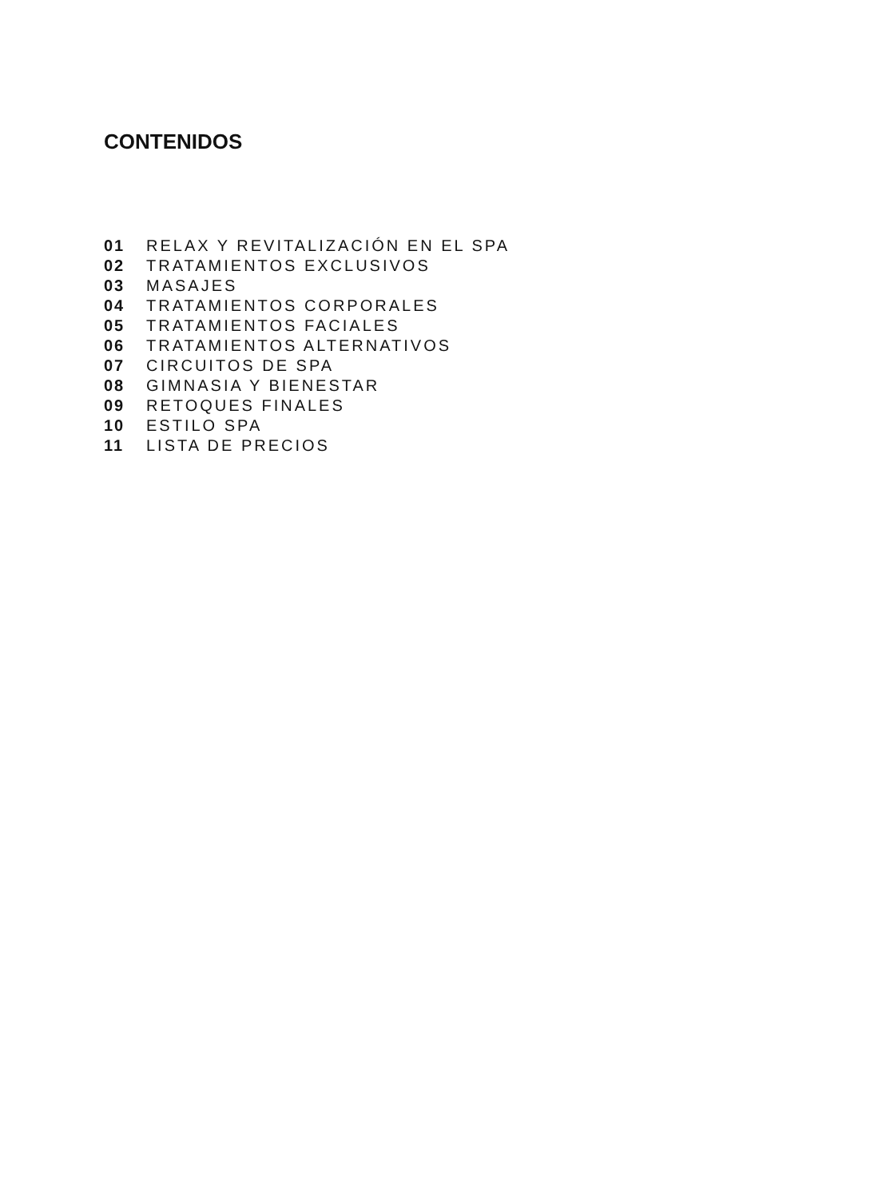CONTENIDOS
01 RELAX Y REVITALIZACIÓN EN EL SPA
02 TRATAMIENTOS EXCLUSIVOS
03 MASAJES
04 TRATAMIENTOS CORPORALES
05 TRATAMIENTOS FACIALES
06 TRATAMIENTOS ALTERNATIVOS
07 CIRCUITOS DE SPA
08 GIMNASIA Y BIENESTAR
09 RETOQUES FINALES
10 ESTILO SPA
11 LISTA DE PRECIOS